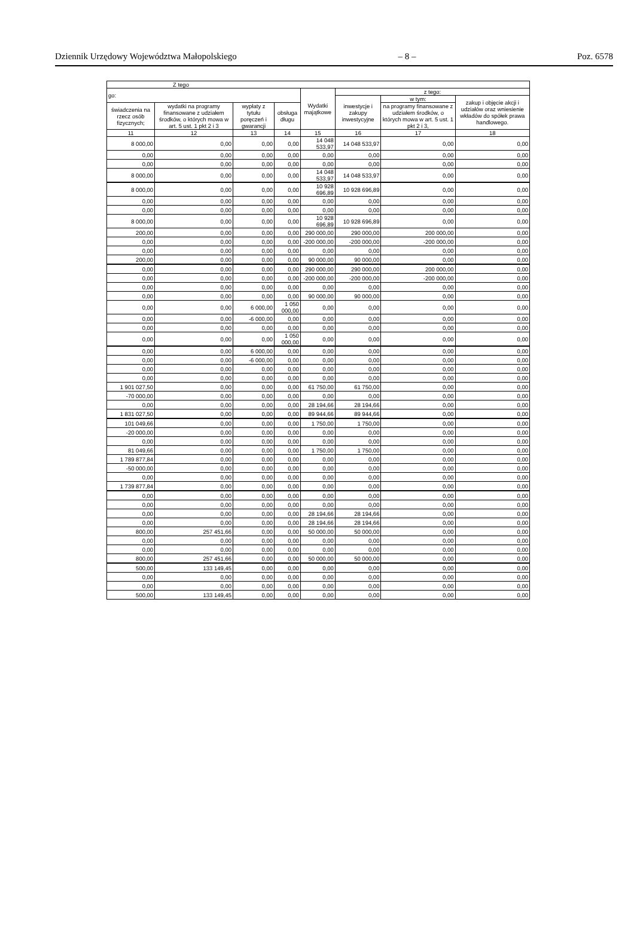Dziennik Urzędowy Województwa Małopolskiego – 8 – Poz. 6578
| Z tego | | | | | | | |
| --- | --- | --- | --- | --- | --- | --- | --- |
| go: | | | | Wydatki majątkowe | z tego: | | |
| | | | | | inwestycje i zakupy inwestycyjne | w tym: | zakup i objęcie akcji i udziałów oraz wniesienie wkładów do spółek prawa handlowego. |
| świadczenia na rzecz osób fizycznych; | wydatki na programy finansowane z udziałem środków, o których mowa w art. 5 ust. 1 pkt 2 i 3 | wypłaty z tytułu poręczeń i gwarancji | obsługa długu | | | na programy finansowane z udziałem środków, o których mowa w art. 5 ust. 1 pkt 2 i 3, | |
| 11 | 12 | 13 | 14 | 15 | 16 | 17 | 18 |
| 8 000,00 | 0,00 | 0,00 | 0,00 | 14 048 533,97 | 14 048 533,97 | 0,00 | 0,00 |
| 0,00 | 0,00 | 0,00 | 0,00 | 0,00 | 0,00 | 0,00 | 0,00 |
| 0,00 | 0,00 | 0,00 | 0,00 | 0,00 | 0,00 | 0,00 | 0,00 |
| 8 000,00 | 0,00 | 0,00 | 0,00 | 14 048 533,97 | 14 048 533,97 | 0,00 | 0,00 |
| 8 000,00 | 0,00 | 0,00 | 0,00 | 10 928 696,89 | 10 928 696,89 | 0,00 | 0,00 |
| 0,00 | 0,00 | 0,00 | 0,00 | 0,00 | 0,00 | 0,00 | 0,00 |
| 0,00 | 0,00 | 0,00 | 0,00 | 0,00 | 0,00 | 0,00 | 0,00 |
| 8 000,00 | 0,00 | 0,00 | 0,00 | 10 928 696,89 | 10 928 696,89 | 0,00 | 0,00 |
| 200,00 | 0,00 | 0,00 | 0,00 | 290 000,00 | 290 000,00 | 200 000,00 | 0,00 |
| 0,00 | 0,00 | 0,00 | 0,00 | -200 000,00 | -200 000,00 | -200 000,00 | 0,00 |
| 0,00 | 0,00 | 0,00 | 0,00 | 0,00 | 0,00 | 0,00 | 0,00 |
| 200,00 | 0,00 | 0,00 | 0,00 | 90 000,00 | 90 000,00 | 0,00 | 0,00 |
| 0,00 | 0,00 | 0,00 | 0,00 | 290 000,00 | 290 000,00 | 200 000,00 | 0,00 |
| 0,00 | 0,00 | 0,00 | 0,00 | -200 000,00 | -200 000,00 | -200 000,00 | 0,00 |
| 0,00 | 0,00 | 0,00 | 0,00 | 0,00 | 0,00 | 0,00 | 0,00 |
| 0,00 | 0,00 | 0,00 | 0,00 | 90 000,00 | 90 000,00 | 0,00 | 0,00 |
| 0,00 | 0,00 | 6 000,00 | 1 050 000,00 | 0,00 | 0,00 | 0,00 | 0,00 |
| 0,00 | 0,00 | -6 000,00 | 0,00 | 0,00 | 0,00 | 0,00 | 0,00 |
| 0,00 | 0,00 | 0,00 | 0,00 | 0,00 | 0,00 | 0,00 | 0,00 |
| 0,00 | 0,00 | 0,00 | 1 050 000,00 | 0,00 | 0,00 | 0,00 | 0,00 |
| 0,00 | 0,00 | 6 000,00 | 0,00 | 0,00 | 0,00 | 0,00 | 0,00 |
| 0,00 | 0,00 | -6 000,00 | 0,00 | 0,00 | 0,00 | 0,00 | 0,00 |
| 0,00 | 0,00 | 0,00 | 0,00 | 0,00 | 0,00 | 0,00 | 0,00 |
| 0,00 | 0,00 | 0,00 | 0,00 | 0,00 | 0,00 | 0,00 | 0,00 |
| 1 901 027,50 | 0,00 | 0,00 | 0,00 | 61 750,00 | 61 750,00 | 0,00 | 0,00 |
| -70 000,00 | 0,00 | 0,00 | 0,00 | 0,00 | 0,00 | 0,00 | 0,00 |
| 0,00 | 0,00 | 0,00 | 0,00 | 28 194,66 | 28 194,66 | 0,00 | 0,00 |
| 1 831 027,50 | 0,00 | 0,00 | 0,00 | 89 944,66 | 89 944,66 | 0,00 | 0,00 |
| 101 049,66 | 0,00 | 0,00 | 0,00 | 1 750,00 | 1 750,00 | 0,00 | 0,00 |
| -20 000,00 | 0,00 | 0,00 | 0,00 | 0,00 | 0,00 | 0,00 | 0,00 |
| 0,00 | 0,00 | 0,00 | 0,00 | 0,00 | 0,00 | 0,00 | 0,00 |
| 81 049,66 | 0,00 | 0,00 | 0,00 | 1 750,00 | 1 750,00 | 0,00 | 0,00 |
| 1 789 877,84 | 0,00 | 0,00 | 0,00 | 0,00 | 0,00 | 0,00 | 0,00 |
| -50 000,00 | 0,00 | 0,00 | 0,00 | 0,00 | 0,00 | 0,00 | 0,00 |
| 0,00 | 0,00 | 0,00 | 0,00 | 0,00 | 0,00 | 0,00 | 0,00 |
| 1 739 877,84 | 0,00 | 0,00 | 0,00 | 0,00 | 0,00 | 0,00 | 0,00 |
| 0,00 | 0,00 | 0,00 | 0,00 | 0,00 | 0,00 | 0,00 | 0,00 |
| 0,00 | 0,00 | 0,00 | 0,00 | 0,00 | 0,00 | 0,00 | 0,00 |
| 0,00 | 0,00 | 0,00 | 0,00 | 28 194,66 | 28 194,66 | 0,00 | 0,00 |
| 0,00 | 0,00 | 0,00 | 0,00 | 28 194,66 | 28 194,66 | 0,00 | 0,00 |
| 800,00 | 257 451,66 | 0,00 | 0,00 | 50 000,00 | 50 000,00 | 0,00 | 0,00 |
| 0,00 | 0,00 | 0,00 | 0,00 | 0,00 | 0,00 | 0,00 | 0,00 |
| 0,00 | 0,00 | 0,00 | 0,00 | 0,00 | 0,00 | 0,00 | 0,00 |
| 800,00 | 257 451,66 | 0,00 | 0,00 | 50 000,00 | 50 000,00 | 0,00 | 0,00 |
| 500,00 | 133 149,45 | 0,00 | 0,00 | 0,00 | 0,00 | 0,00 | 0,00 |
| 0,00 | 0,00 | 0,00 | 0,00 | 0,00 | 0,00 | 0,00 | 0,00 |
| 0,00 | 0,00 | 0,00 | 0,00 | 0,00 | 0,00 | 0,00 | 0,00 |
| 500,00 | 133 149,45 | 0,00 | 0,00 | 0,00 | 0,00 | 0,00 | 0,00 |